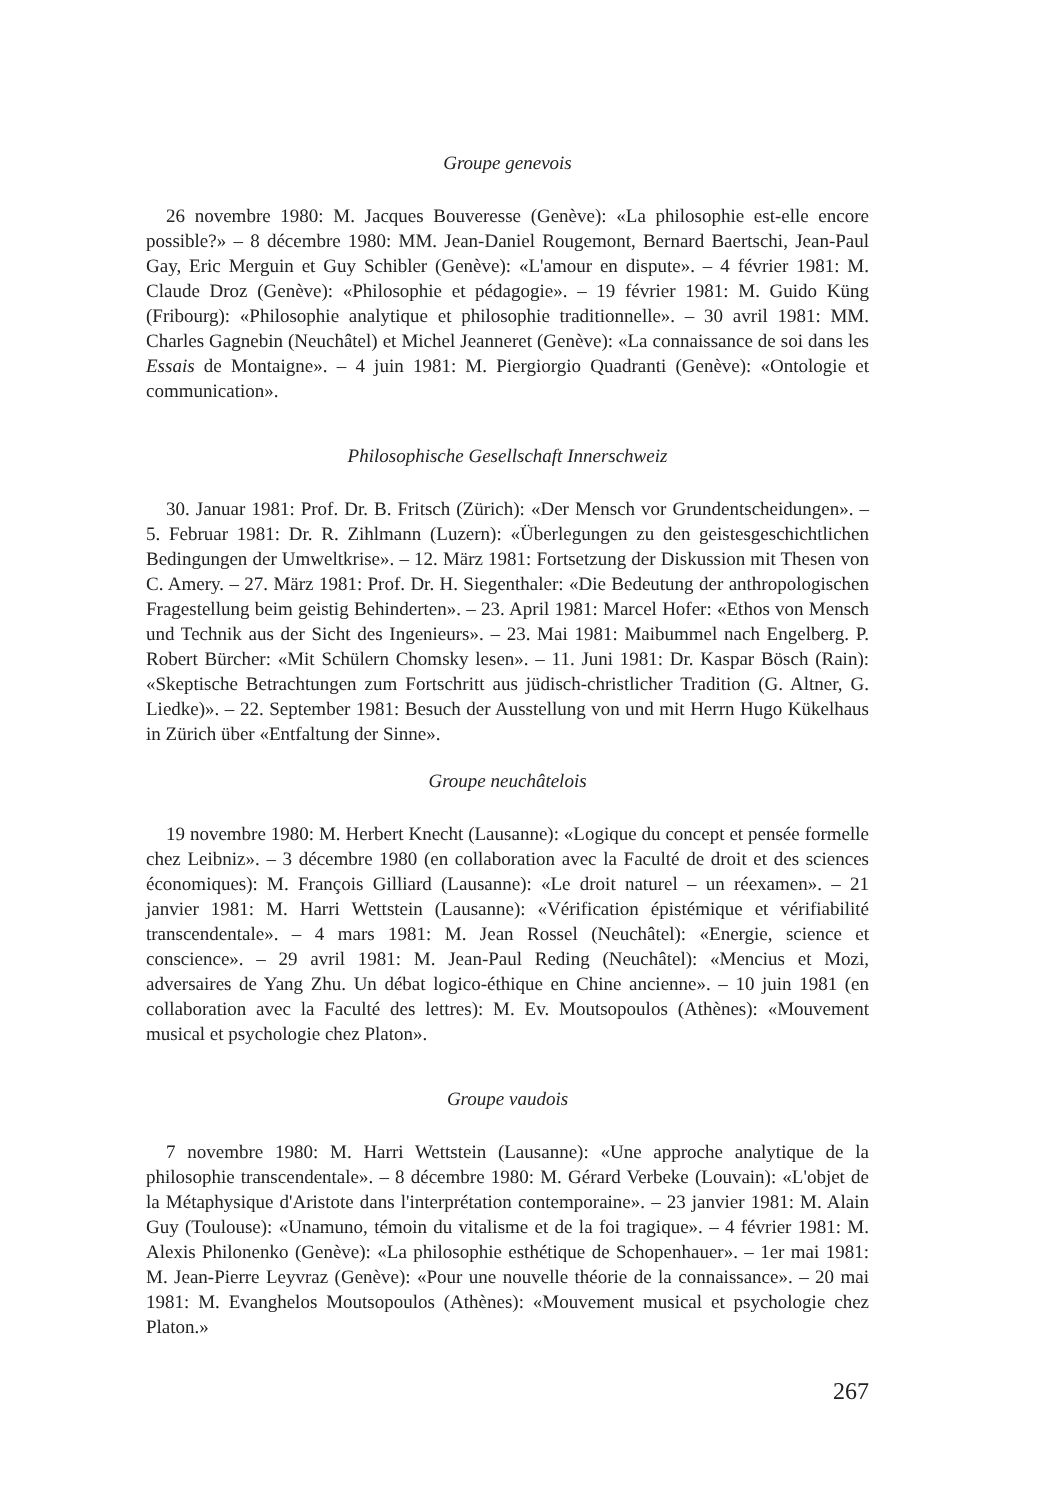Groupe genevois
26 novembre 1980: M. Jacques Bouveresse (Genève): «La philosophie est-elle encore possible?» – 8 décembre 1980: MM. Jean-Daniel Rougemont, Bernard Baertschi, Jean-Paul Gay, Eric Merguin et Guy Schibler (Genève): «L'amour en dispute». – 4 février 1981: M. Claude Droz (Genève): «Philosophie et pédagogie». – 19 février 1981: M. Guido Küng (Fribourg): «Philosophie analytique et philosophie traditionnelle». – 30 avril 1981: MM. Charles Gagnebin (Neuchâtel) et Michel Jeanneret (Genève): «La connaissance de soi dans les Essais de Montaigne». – 4 juin 1981: M. Piergiorgio Quadranti (Genève): «Ontologie et communication».
Philosophische Gesellschaft Innerschweiz
30. Januar 1981: Prof. Dr. B. Fritsch (Zürich): «Der Mensch vor Grundentscheidungen». – 5. Februar 1981: Dr. R. Zihlmann (Luzern): «Überlegungen zu den geistesgeschichtlichen Bedingungen der Umweltkrise». – 12. März 1981: Fortsetzung der Diskussion mit Thesen von C. Amery. – 27. März 1981: Prof. Dr. H. Siegenthaler: «Die Bedeutung der anthropologischen Fragestellung beim geistig Behinderten». – 23. April 1981: Marcel Hofer: «Ethos von Mensch und Technik aus der Sicht des Ingenieurs». – 23. Mai 1981: Maibummel nach Engelberg. P. Robert Bürcher: «Mit Schülern Chomsky lesen». – 11. Juni 1981: Dr. Kaspar Bösch (Rain): «Skeptische Betrachtungen zum Fortschritt aus jüdisch-christlicher Tradition (G. Altner, G. Liedke)». – 22. September 1981: Besuch der Ausstellung von und mit Herrn Hugo Kükelhaus in Zürich über «Entfaltung der Sinne».
Groupe neuchâtelois
19 novembre 1980: M. Herbert Knecht (Lausanne): «Logique du concept et pensée formelle chez Leibniz». – 3 décembre 1980 (en collaboration avec la Faculté de droit et des sciences économiques): M. François Gilliard (Lausanne): «Le droit naturel – un réexamen». – 21 janvier 1981: M. Harri Wettstein (Lausanne): «Vérification épistémique et vérifiabilité transcendentale». – 4 mars 1981: M. Jean Rossel (Neuchâtel): «Energie, science et conscience». – 29 avril 1981: M. Jean-Paul Reding (Neuchâtel): «Mencius et Mozi, adversaires de Yang Zhu. Un débat logico-éthique en Chine ancienne». – 10 juin 1981 (en collaboration avec la Faculté des lettres): M. Ev. Moutsopoulos (Athènes): «Mouvement musical et psychologie chez Platon».
Groupe vaudois
7 novembre 1980: M. Harri Wettstein (Lausanne): «Une approche analytique de la philosophie transcendentale». – 8 décembre 1980: M. Gérard Verbeke (Louvain): «L'objet de la Métaphysique d'Aristote dans l'interprétation contemporaine». – 23 janvier 1981: M. Alain Guy (Toulouse): «Unamuno, témoin du vitalisme et de la foi tragique». – 4 février 1981: M. Alexis Philonenko (Genève): «La philosophie esthétique de Schopenhauer». – 1er mai 1981: M. Jean-Pierre Leyvraz (Genève): «Pour une nouvelle théorie de la connaissance». – 20 mai 1981: M. Evanghelos Moutsopoulos (Athènes): «Mouvement musical et psychologie chez Platon.»
267